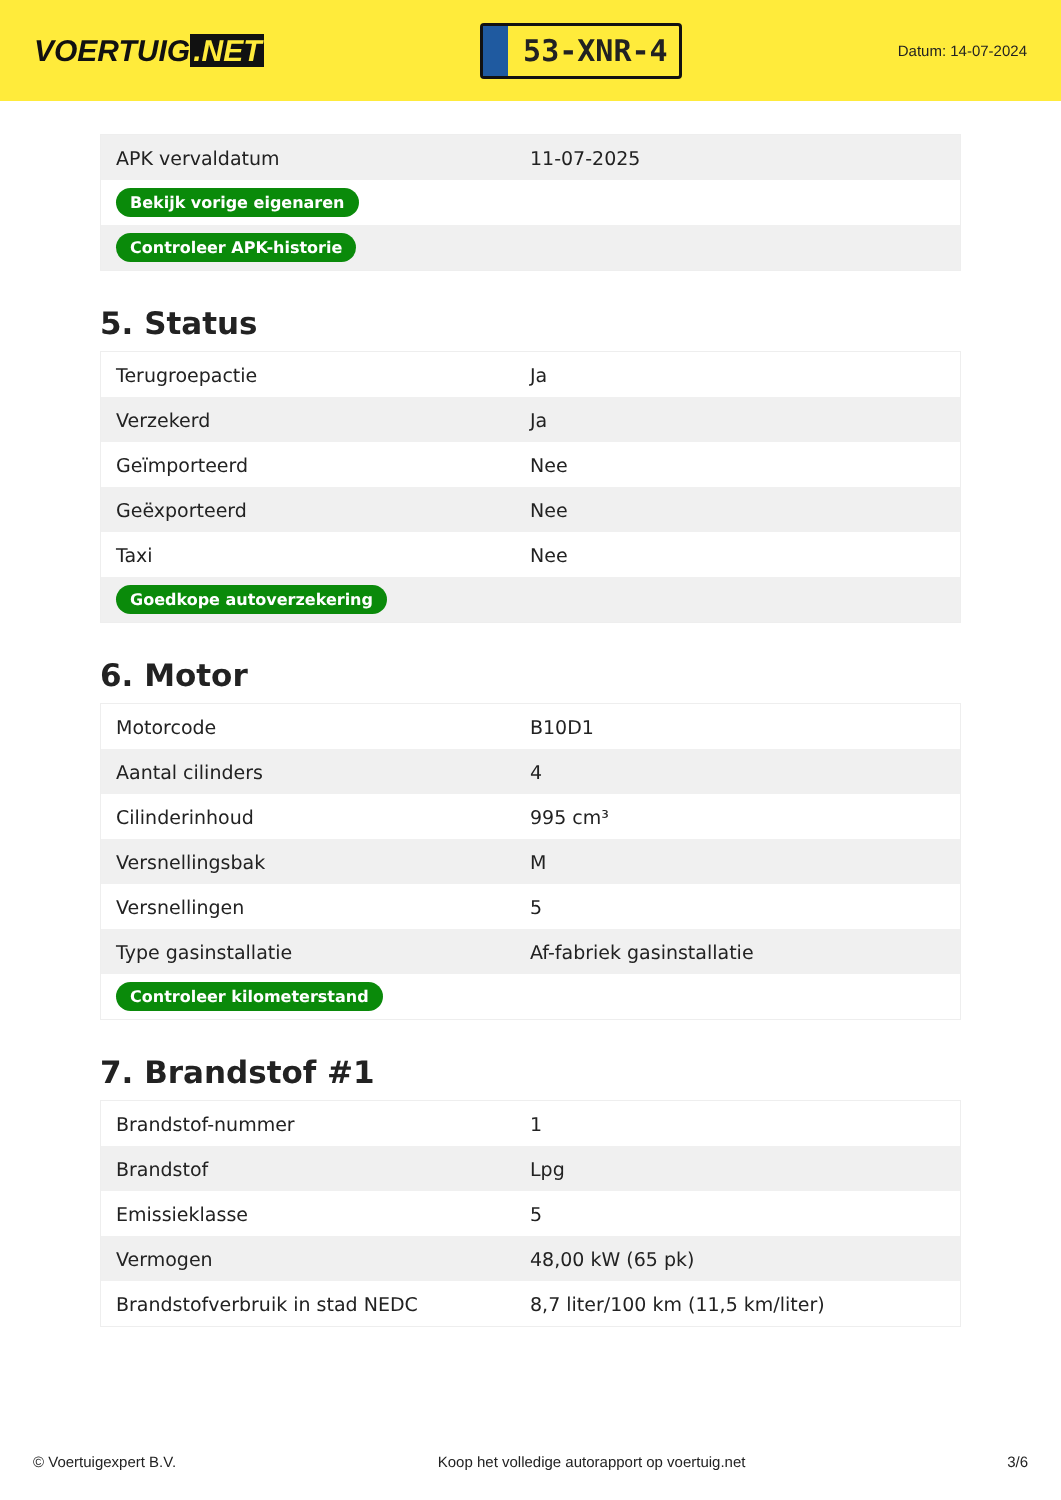VOERTUIG.NET
53-XNR-4
Datum: 14-07-2024
| APK vervaldatum | 11-07-2025 |
| Bekijk vorige eigenaren | |
| Controleer APK-historie | |
5. Status
| Terugroepactie | Ja |
| Verzekerd | Ja |
| Geïmporteerd | Nee |
| Geëxporteerd | Nee |
| Taxi | Nee |
| Goedkope autoverzekering | |
6. Motor
| Motorcode | B10D1 |
| Aantal cilinders | 4 |
| Cilinderinhoud | 995 cm³ |
| Versnellingsbak | M |
| Versnellingen | 5 |
| Type gasinstallatie | Af-fabriek gasinstallatie |
| Controleer kilometerstand | |
7. Brandstof #1
| Brandstof-nummer | 1 |
| Brandstof | Lpg |
| Emissieklasse | 5 |
| Vermogen | 48,00 kW (65 pk) |
| Brandstofverbruik in stad NEDC | 8,7 liter/100 km (11,5 km/liter) |
© Voertuigexpert B.V. Koop het volledige autorapport op voertuig.net 3/6